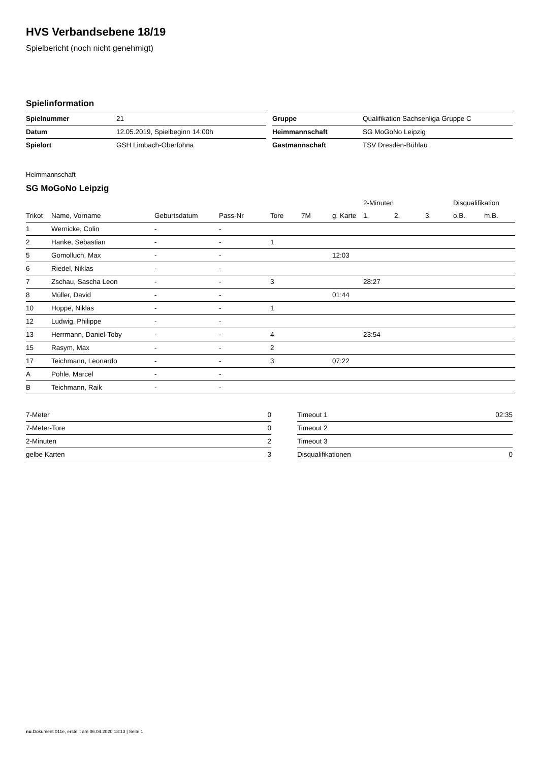HVS Verbandsebene 18/19
Spielbericht (noch nicht genehmigt)
Spielinformation
| Spielnummer | 21 |
| Datum | 12.05.2019, Spielbeginn 14:00h |
| Spielort | GSH Limbach-Oberfohna |
| Gruppe | Qualifikation Sachsenliga Gruppe C |
| Heimmannschaft | SG MoGoNo Leipzig |
| Gastmannschaft | TSV Dresden-Bühlau |
Heimmannschaft
SG MoGoNo Leipzig
| | | | | | | | 2-Minuten | | | Disqualifikation | |
| --- | --- | --- | --- | --- | --- | --- | --- | --- | --- | --- | --- |
| Trikot | Name, Vorname | Geburtsdatum | Pass-Nr | Tore | 7M | g. Karte | 1. | 2. | 3. | o.B. | m.B. |
| 1 | Wernicke, Colin | - | - | | | | | | | | |
| 2 | Hanke, Sebastian | - | - | 1 | | | | | | | |
| 5 | Gomolluch, Max | - | - | | | 12:03 | | | | | |
| 6 | Riedel, Niklas | - | - | | | | | | | | |
| 7 | Zschau, Sascha Leon | - | - | 3 | | | 28:27 | | | | |
| 8 | Müller, David | - | - | | | 01:44 | | | | | |
| 10 | Hoppe, Niklas | - | - | 1 | | | | | | | |
| 12 | Ludwig, Philippe | - | - | | | | | | | | |
| 13 | Herrmann, Daniel-Toby | - | - | 4 | | | 23:54 | | | | |
| 15 | Rasym, Max | - | - | 2 | | | | | | | |
| 17 | Teichmann, Leonardo | - | - | 3 | | 07:22 | | | | | |
| A | Pohle, Marcel | - | - | | | | | | | | |
| B | Teichmann, Raik | - | - | | | | | | | | |
| 7-Meter | 0 |
| 7-Meter-Tore | 0 |
| 2-Minuten | 2 |
| gelbe Karten | 3 |
| Timeout 1 | 02:35 |
| Timeout 2 | |
| Timeout 3 | |
| Disqualifikationen | 0 |
nu.Dokument 011e, erstellt am 06.04.2020 18:13 | Seite 1